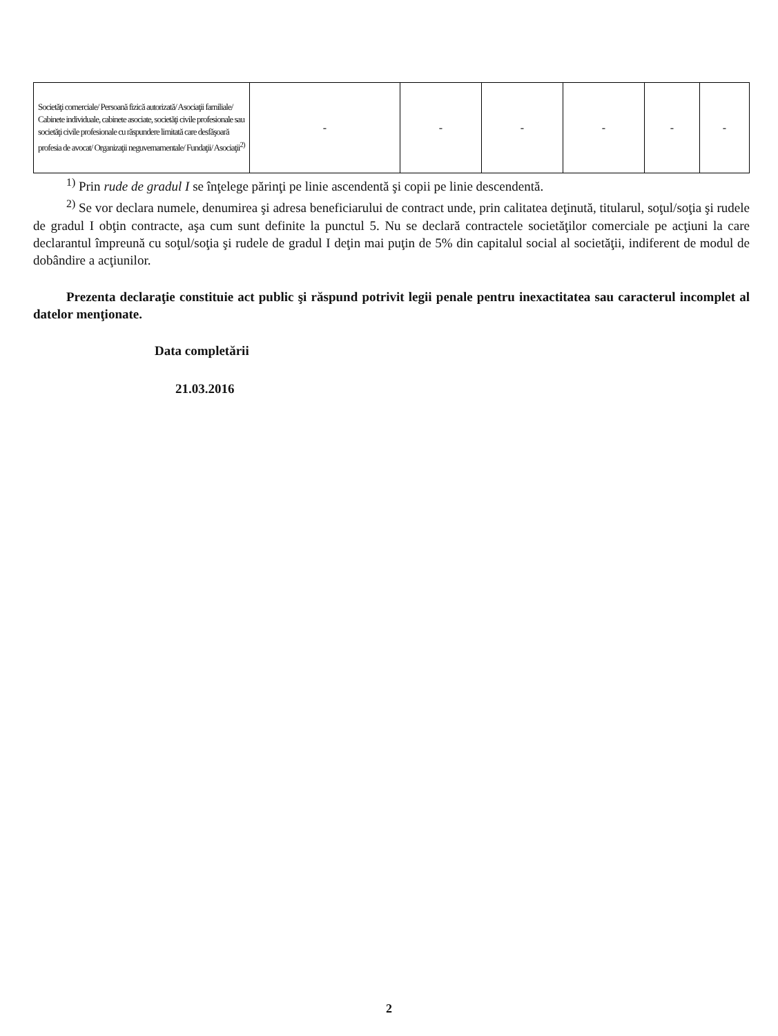| Societăţi comerciale/ Persoană fizică autorizată/ Asociaţii familiale/ Cabinete individuale, cabinete asociate, societăţi civile profesionale sau societăţi civile profesionale cu răspundere limitată care desfăşoară profesia de avocat/ Organizaţii neguvernamentale/ Fundaţii/ Asociaţii<sup>2)</sup> | - | - | - | - | - | - |
<sup>1)</sup> Prin rude de gradul I se înţelege părinţi pe linie ascendentă şi copii pe linie descendentă.
<sup>2)</sup> Se vor declara numele, denumirea şi adresa beneficiarului de contract unde, prin calitatea deţinută, titularul, soţul/soţia şi rudele de gradul I obţin contracte, aşa cum sunt definite la punctul 5. Nu se declară contractele societăţilor comerciale pe acţiuni la care declarantul împreună cu soţul/soţia şi rudele de gradul I deţin mai puţin de 5% din capitalul social al societăţii, indiferent de modul de dobândire a acţiunilor.
Prezenta declaraţie constituie act public şi răspund potrivit legii penale pentru inexactitatea sau caracterul incomplet al datelor menţionate.
Data completării
21.03.2016
2